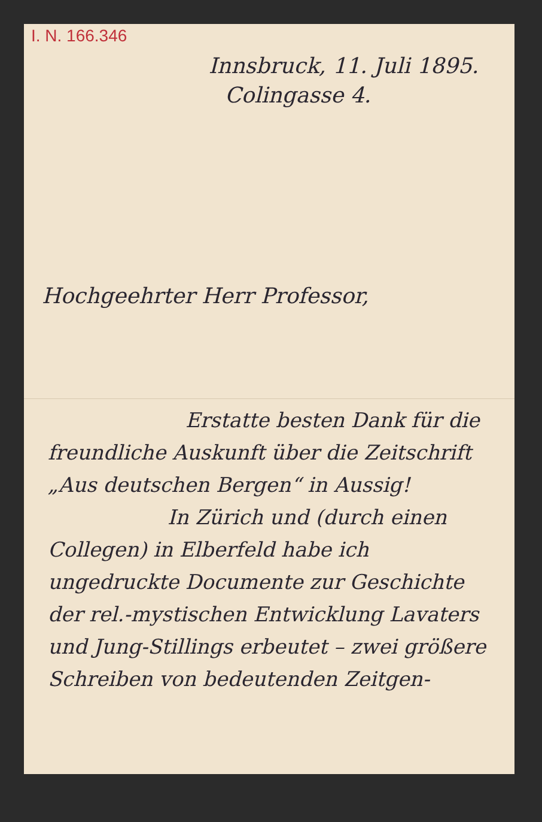I. N. 166.346
Innsbruck, 11. Juli 1895.
Colingasse 4.
Hochgeehrter Herr Professor,
Erstatte besten Dank für die freundliche Auskunft über die Zeitschrift „Aus deutschen Bergen“ in Aussig!
In Zürich und (durch einen Collegen) in Elberfeld habe ich ungedruckte Documente zur Geschichte der rel.-mystischen Entwicklung Lavaters und Jung-Stillings erbeutet – zwei größere Schreiben von bedeutenden Zeitgen-